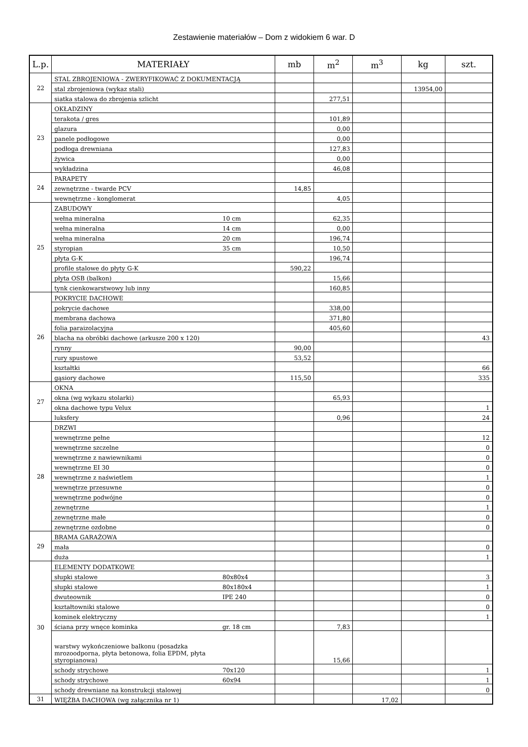Zestawienie materiałów – Dom z widokiem 6 war. D
| L.p. | MATERIAŁY | | mb | m<sup>2</sup> | m<sup>3</sup> | kg | szt. |
| --- | --- | --- | --- | --- | --- | --- | --- |
| 22 | STAL ZBROJENIOWA - ZWERYFIKOWAĆ Z DOKUMENTACJĄ | | | | | | |
| | stal zbrojeniowa (wykaz stali) | | | | | 13954,00 | |
| | siatka stalowa do zbrojenia szlicht | | | 277,51 | | | |
| 23 | OKŁADZINY | | | | | | |
| | terakota / gres | | | 101,89 | | | |
| | glazura | | | 0,00 | | | |
| | panele podłogowe | | | 0,00 | | | |
| | podłoga drewniana | | | 127,83 | | | |
| | żywica | | | 0,00 | | | |
| | wykładzina | | | 46,08 | | | |
| 24 | PARAPETY | | | | | | |
| | zewnętrzne - twarde PCV | | 14,85 | | | | |
| | wewnętrzne - konglomerat | | | 4,05 | | | |
| 25 | ZABUDOWY | | | | | | |
| | wełna mineralna | 10 cm | | 62,35 | | | |
| | wełna mineralna | 14 cm | | 0,00 | | | |
| | wełna mineralna | 20 cm | | 196,74 | | | |
| | styropian | 35 cm | | 10,50 | | | |
| | płyta G-K | | | 196,74 | | | |
| | profile stalowe do płyty G-K | | 590,22 | | | | |
| | płyta OSB (balkon) | | | 15,66 | | | |
| | tynk cienkowarstwowy lub inny | | | 160,85 | | | |
| 26 | POKRYCIE DACHOWE | | | | | | |
| | pokrycie dachowe | | | 338,00 | | | |
| | membrana dachowa | | | 371,80 | | | |
| | folia paraizolacyjna | | | 405,60 | | | |
| | blacha na obróbki dachowe (arkusze 200 x 120) | | | | | | 43 |
| | rynny | | 90,00 | | | | |
| | rury spustowe | | 53,52 | | | | |
| | kształtki | | | | | | 66 |
| | gąsiory dachowe | | 115,50 | | | | 335 |
| 27 | OKNA | | | | | | |
| | okna (wg wykazu stolarki) | | | 65,93 | | | |
| | okna dachowe typu Velux | | | | | | 1 |
| | luksfery | | | 0,96 | | | 24 |
| 28 | DRZWI | | | | | | |
| | wewnętrzne pełne | | | | | | 12 |
| | wewnętrzne szczelne | | | | | | 0 |
| | wewnętrzne z nawiewnikami | | | | | | 0 |
| | wewnętrzne EI 30 | | | | | | 0 |
| | wewnętrzne z naświetlem | | | | | | 1 |
| | wewnętrze przesuwne | | | | | | 0 |
| | wewnętrzne podwójne | | | | | | 0 |
| | zewnętrzne | | | | | | 1 |
| | zewnętrzne małe | | | | | | 0 |
| | zewnętrzne ozdobne | | | | | | 0 |
| 29 | BRAMA GARAŻOWA | | | | | | |
| | mała | | | | | | 0 |
| | duża | | | | | | 1 |
| 30 | ELEMENTY DODATKOWE | | | | | | |
| | słupki stalowe | 80x80x4 | | | | | 3 |
| | słupki stalowe | 80x180x4 | | | | | 1 |
| | dwuteownik | IPE 240 | | | | | 0 |
| | kształtowniki stalowe | | | | | | 0 |
| | kominek elektryczny | | | | | | 1 |
| | ściana przy wnęce kominka | gr. 18 cm | | 7,83 | | | |
| | warstwy wykończeniowe balkonu (posadzka mrozoodporna, płyta betonowa, folia EPDM, płyta styropianowa) | | | 15,66 | | | |
| | schody strychowe | 70x120 | | | | | 1 |
| | schody strychowe | 60x94 | | | | | 1 |
| | schody drewniane na konstrukcji stalowej | | | | | | 0 |
| 31 | WIĘŹBA DACHOWA (wg załącznika nr 1) | | | | 17,02 | | |